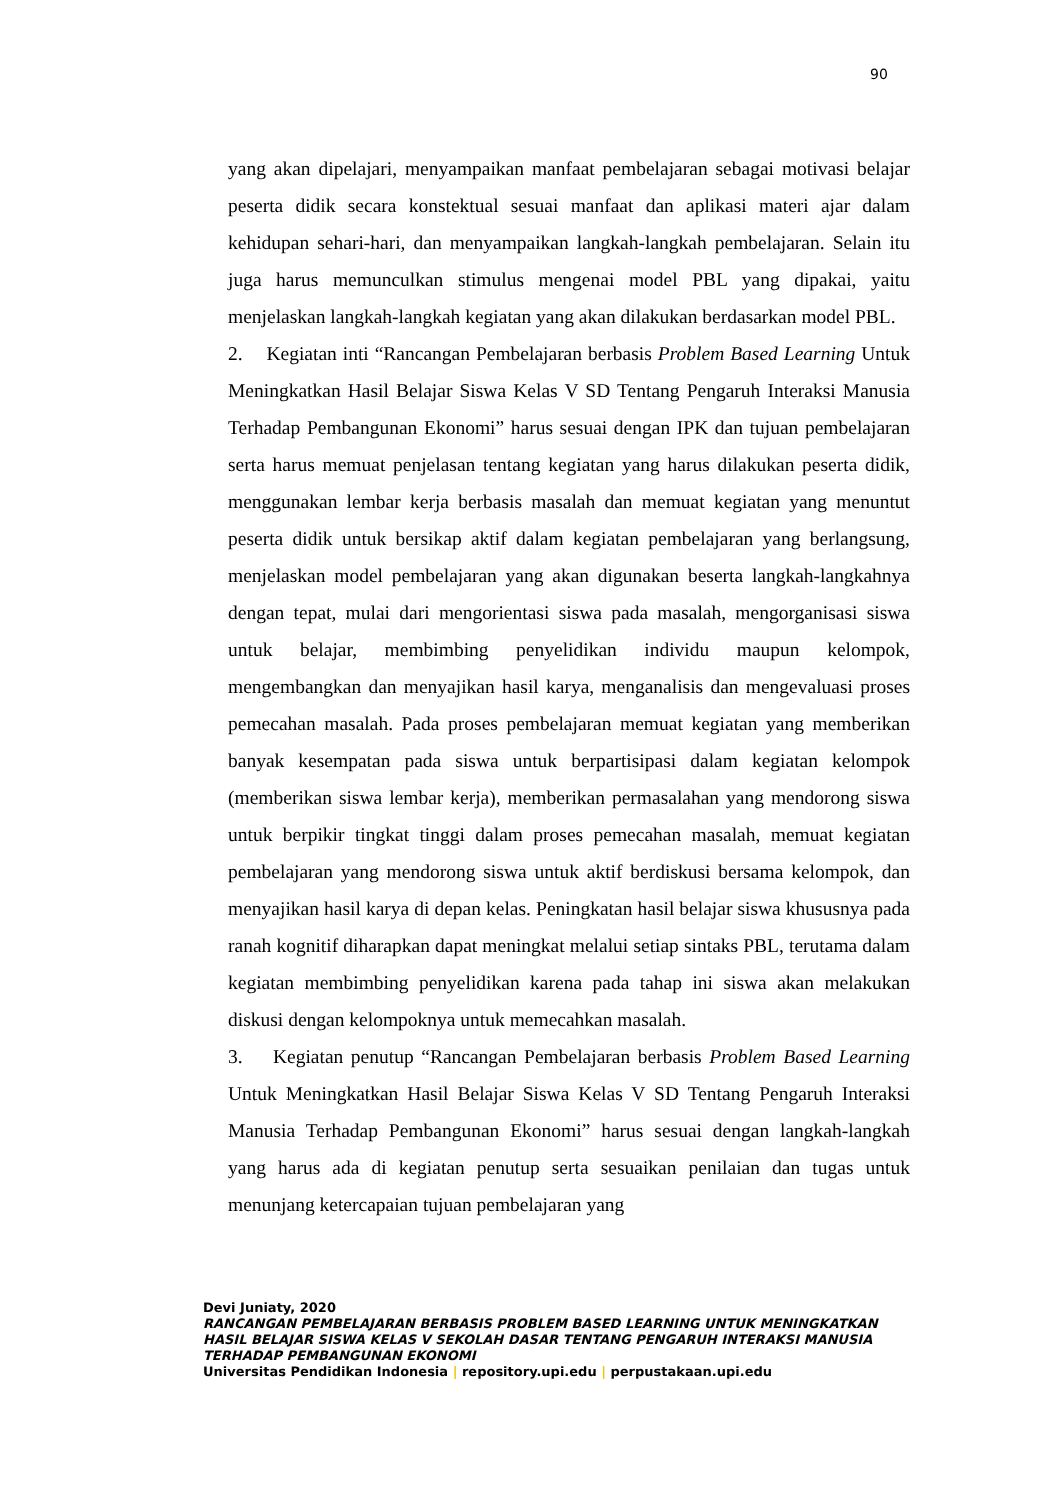90
yang akan dipelajari, menyampaikan manfaat pembelajaran sebagai motivasi belajar peserta didik secara konstektual sesuai manfaat dan aplikasi materi ajar dalam kehidupan sehari-hari, dan menyampaikan langkah-langkah pembelajaran. Selain itu juga harus memunculkan stimulus mengenai model PBL yang dipakai, yaitu menjelaskan langkah-langkah kegiatan yang akan dilakukan berdasarkan model PBL.
2. Kegiatan inti “Rancangan Pembelajaran berbasis Problem Based Learning Untuk Meningkatkan Hasil Belajar Siswa Kelas V SD Tentang Pengaruh Interaksi Manusia Terhadap Pembangunan Ekonomi” harus sesuai dengan IPK dan tujuan pembelajaran serta harus memuat penjelasan tentang kegiatan yang harus dilakukan peserta didik, menggunakan lembar kerja berbasis masalah dan memuat kegiatan yang menuntut peserta didik untuk bersikap aktif dalam kegiatan pembelajaran yang berlangsung, menjelaskan model pembelajaran yang akan digunakan beserta langkah-langkahnya dengan tepat, mulai dari mengorientasi siswa pada masalah, mengorganisasi siswa untuk belajar, membimbing penyelidikan individu maupun kelompok, mengembangkan dan menyajikan hasil karya, menganalisis dan mengevaluasi proses pemecahan masalah. Pada proses pembelajaran memuat kegiatan yang memberikan banyak kesempatan pada siswa untuk berpartisipasi dalam kegiatan kelompok (memberikan siswa lembar kerja), memberikan permasalahan yang mendorong siswa untuk berpikir tingkat tinggi dalam proses pemecahan masalah, memuat kegiatan pembelajaran yang mendorong siswa untuk aktif berdiskusi bersama kelompok, dan menyajikan hasil karya di depan kelas. Peningkatan hasil belajar siswa khususnya pada ranah kognitif diharapkan dapat meningkat melalui setiap sintaks PBL, terutama dalam kegiatan membimbing penyelidikan karena pada tahap ini siswa akan melakukan diskusi dengan kelompoknya untuk memecahkan masalah.
3. Kegiatan penutup “Rancangan Pembelajaran berbasis Problem Based Learning Untuk Meningkatkan Hasil Belajar Siswa Kelas V SD Tentang Pengaruh Interaksi Manusia Terhadap Pembangunan Ekonomi” harus sesuai dengan langkah-langkah yang harus ada di kegiatan penutup serta sesuaikan penilaian dan tugas untuk menunjang ketercapaian tujuan pembelajaran yang
Devi Juniaty, 2020
RANCANGAN PEMBELAJARAN BERBASIS PROBLEM BASED LEARNING UNTUK MENINGKATKAN HASIL BELAJAR SISWA KELAS V SEKOLAH DASAR TENTANG PENGARUH INTERAKSI MANUSIA TERHADAP PEMBANGUNAN EKONOMI
Universitas Pendidikan Indonesia | repository.upi.edu | perpustakaan.upi.edu